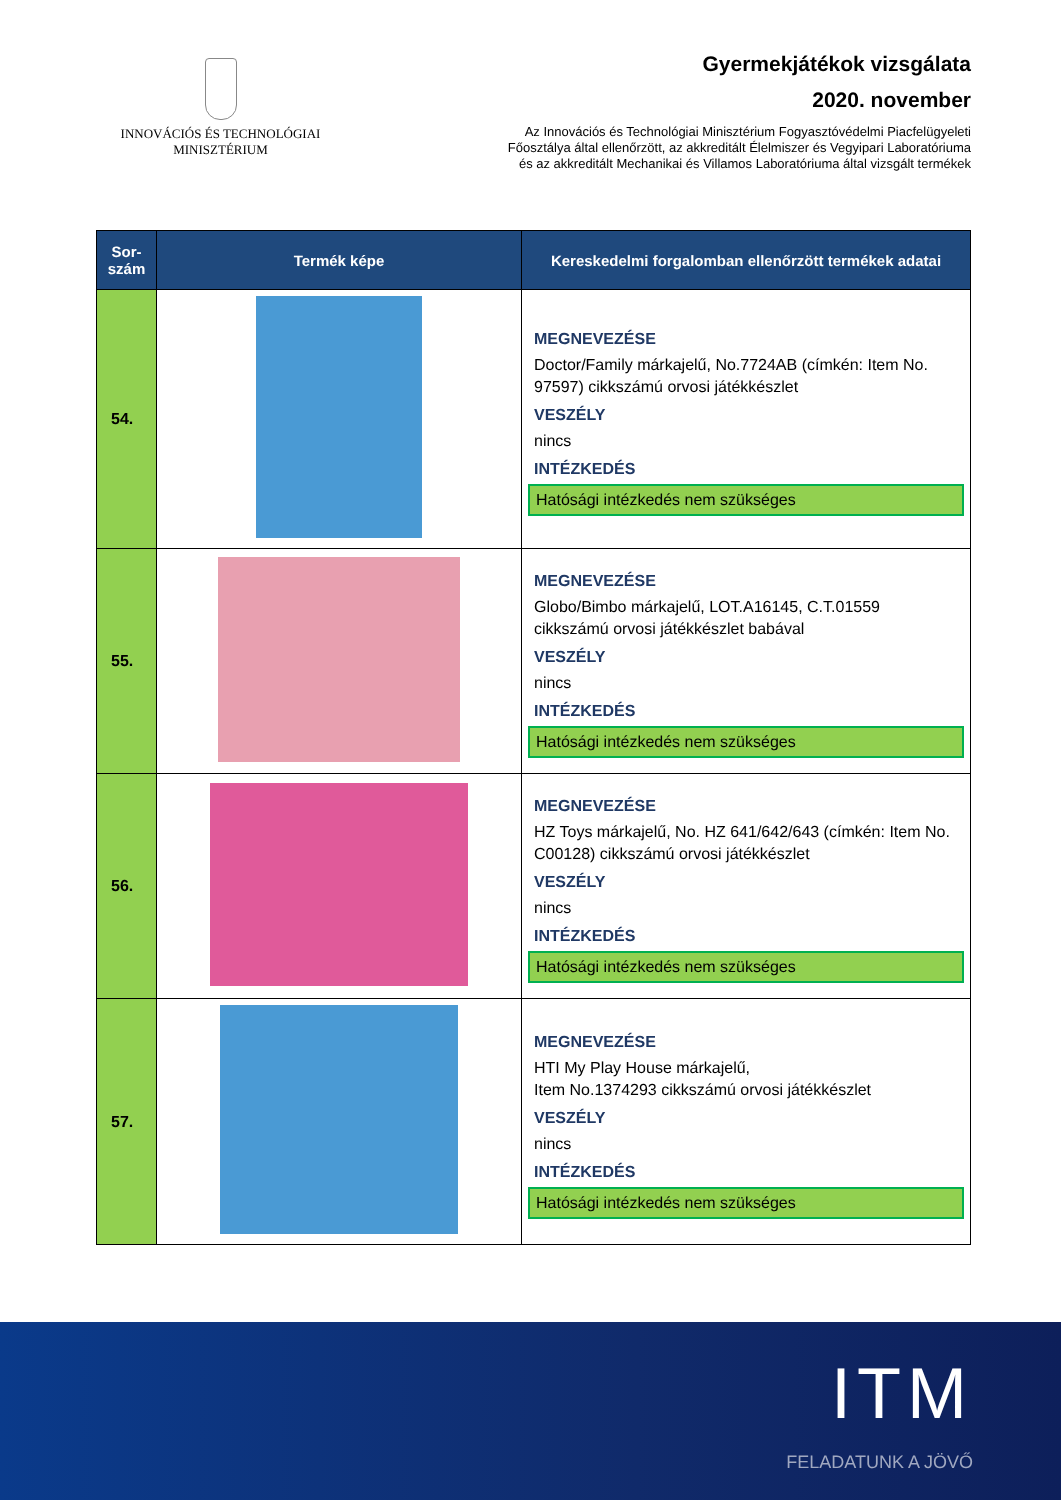INNOVÁCIÓS ÉS TECHNOLÓGIAI
MINISZTÉRIUM
Gyermekjátékok vizsgálata
2020. november
Az Innovációs és Technológiai Minisztérium Fogyasztóvédelmi Piacfelügyeleti
Főosztálya által ellenőrzött, az akkreditált Élelmiszer és Vegyipari Laboratóriuma
és az akkreditált Mechanikai és Villamos Laboratóriuma által vizsgált termékek
| Sor- szám | Termék képe | Kereskedelmi forgalomban ellenőrzött termékek adatai |
| --- | --- | --- |
| 54. | | MEGNEVEZÉSE Doctor/Family márkajelű, No.7724AB (címkén: Item No. 97597) cikkszámú orvosi játékkészlet VESZÉLY nincs INTÉZKEDÉS Hatósági intézkedés nem szükséges |
| 55. | | MEGNEVEZÉSE Globo/Bimbo márkajelű, LOT.A16145, C.T.01559 cikkszámú orvosi játékkészlet babával VESZÉLY nincs INTÉZKEDÉS Hatósági intézkedés nem szükséges |
| 56. | | MEGNEVEZÉSE HZ Toys márkajelű, No. HZ 641/642/643 (címkén: Item No. C00128) cikkszámú orvosi játékkészlet VESZÉLY nincs INTÉZKEDÉS Hatósági intézkedés nem szükséges |
| 57. | | MEGNEVEZÉSE HTI My Play House márkajelű, Item No.1374293 cikkszámú orvosi játékkészlet VESZÉLY nincs INTÉZKEDÉS Hatósági intézkedés nem szükséges |
ITM
FELADATUNK A JÖVŐ